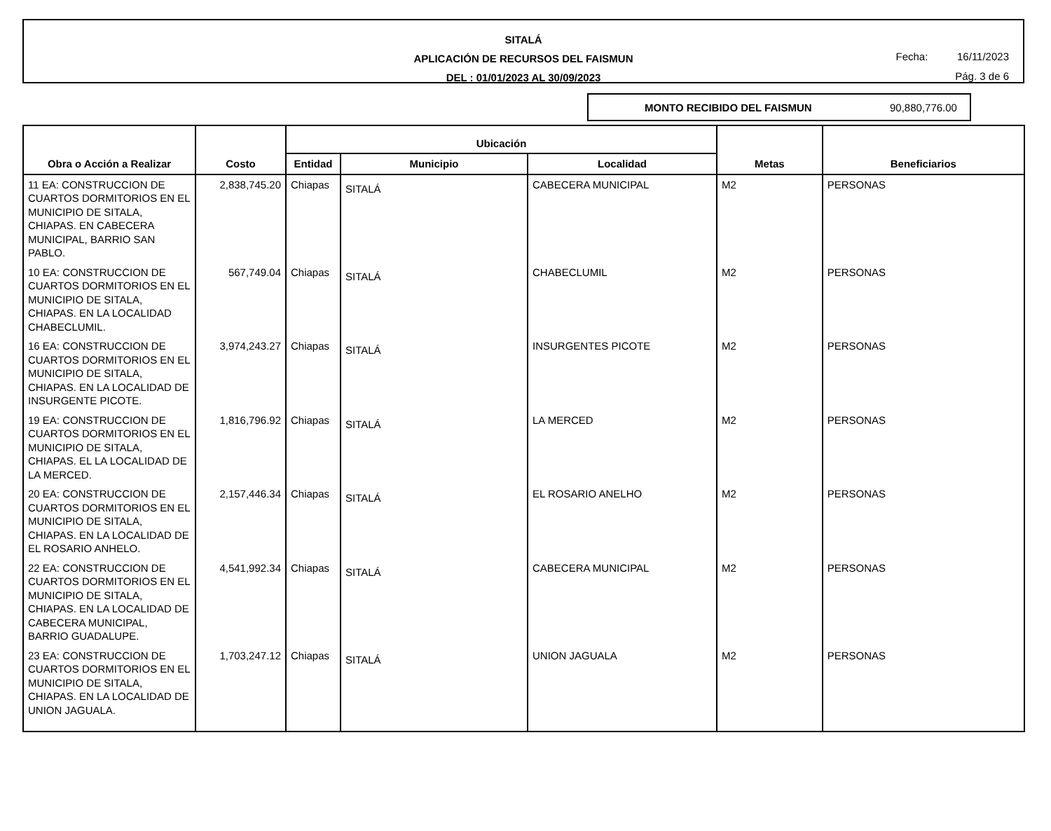SITALÁ
APLICACIÓN DE RECURSOS DEL FAISMUN
DEL : 01/01/2023 AL 30/09/2023
Fecha: 16/11/2023
Pág. 3 de 6
MONTO RECIBIDO DEL FAISMUN 90,880,776.00
| Obra o Acción a Realizar | Costo | Ubicación | | | Metas | Beneficiarios |
| --- | --- | --- | --- | --- | --- | --- |
| | | Entidad | Municipio | Localidad | | |
| 11 EA: CONSTRUCCION DE CUARTOS DORMITORIOS EN EL MUNICIPIO DE SITALA, CHIAPAS. EN CABECERA MUNICIPAL, BARRIO SAN PABLO. | 2,838,745.20 | Chiapas | SITALÁ | CABECERA MUNICIPAL | M2 | PERSONAS |
| 10 EA: CONSTRUCCION DE CUARTOS DORMITORIOS EN EL MUNICIPIO DE SITALA, CHIAPAS. EN LA LOCALIDAD CHABECLUMIL. | 567,749.04 | Chiapas | SITALÁ | CHABECLUMIL | M2 | PERSONAS |
| 16 EA: CONSTRUCCION DE CUARTOS DORMITORIOS EN EL MUNICIPIO DE SITALA, CHIAPAS. EN LA LOCALIDAD DE INSURGENTE PICOTE. | 3,974,243.27 | Chiapas | SITALÁ | INSURGENTES PICOTE | M2 | PERSONAS |
| 19 EA: CONSTRUCCION DE CUARTOS DORMITORIOS EN EL MUNICIPIO DE SITALA, CHIAPAS. EL LA LOCALIDAD DE LA MERCED. | 1,816,796.92 | Chiapas | SITALÁ | LA MERCED | M2 | PERSONAS |
| 20 EA: CONSTRUCCION DE CUARTOS DORMITORIOS EN EL MUNICIPIO DE SITALA, CHIAPAS. EN LA LOCALIDAD DE EL ROSARIO ANHELO. | 2,157,446.34 | Chiapas | SITALÁ | EL ROSARIO ANELHO | M2 | PERSONAS |
| 22 EA: CONSTRUCCION DE CUARTOS DORMITORIOS EN EL MUNICIPIO DE SITALA, CHIAPAS. EN LA LOCALIDAD DE CABECERA MUNICIPAL, BARRIO GUADALUPE. | 4,541,992.34 | Chiapas | SITALÁ | CABECERA MUNICIPAL | M2 | PERSONAS |
| 23 EA: CONSTRUCCION DE CUARTOS DORMITORIOS EN EL MUNICIPIO DE SITALA, CHIAPAS. EN LA LOCALIDAD DE UNION JAGUALA. | 1,703,247.12 | Chiapas | SITALÁ | UNION JAGUALA | M2 | PERSONAS |